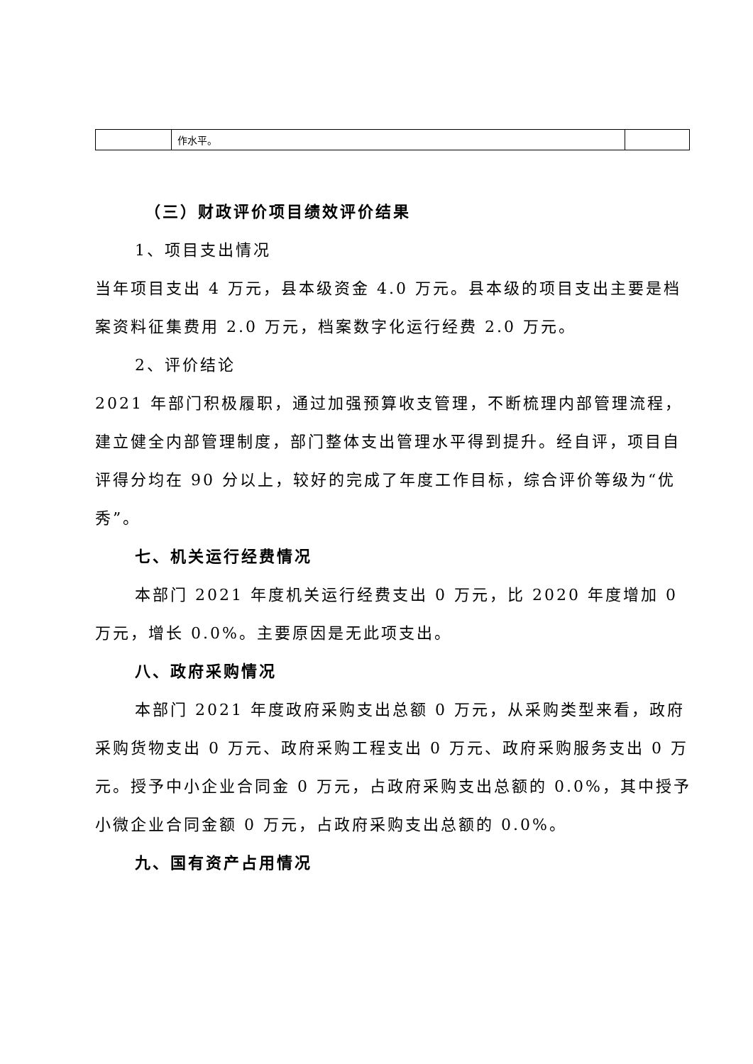| | 作水平。 | |
（三）财政评价项目绩效评价结果
1、项目支出情况
当年项目支出 4 万元，县本级资金 4.0 万元。县本级的项目支出主要是档案资料征集费用 2.0 万元，档案数字化运行经费 2.0 万元。
2、评价结论
2021 年部门积极履职，通过加强预算收支管理，不断梳理内部管理流程，建立健全内部管理制度，部门整体支出管理水平得到提升。经自评，项目自评得分均在 90 分以上，较好的完成了年度工作目标，综合评价等级为“优秀”。
七、机关运行经费情况
本部门 2021 年度机关运行经费支出 0 万元，比 2020 年度增加 0 万元，增长 0.0%。主要原因是无此项支出。
八、政府采购情况
本部门 2021 年度政府采购支出总额 0 万元，从采购类型来看，政府采购货物支出 0 万元、政府采购工程支出 0 万元、政府采购服务支出 0 万元。授予中小企业合同金 0 万元，占政府采购支出总额的 0.0%，其中授予小微企业合同金额 0 万元，占政府采购支出总额的 0.0%。
九、国有资产占用情况